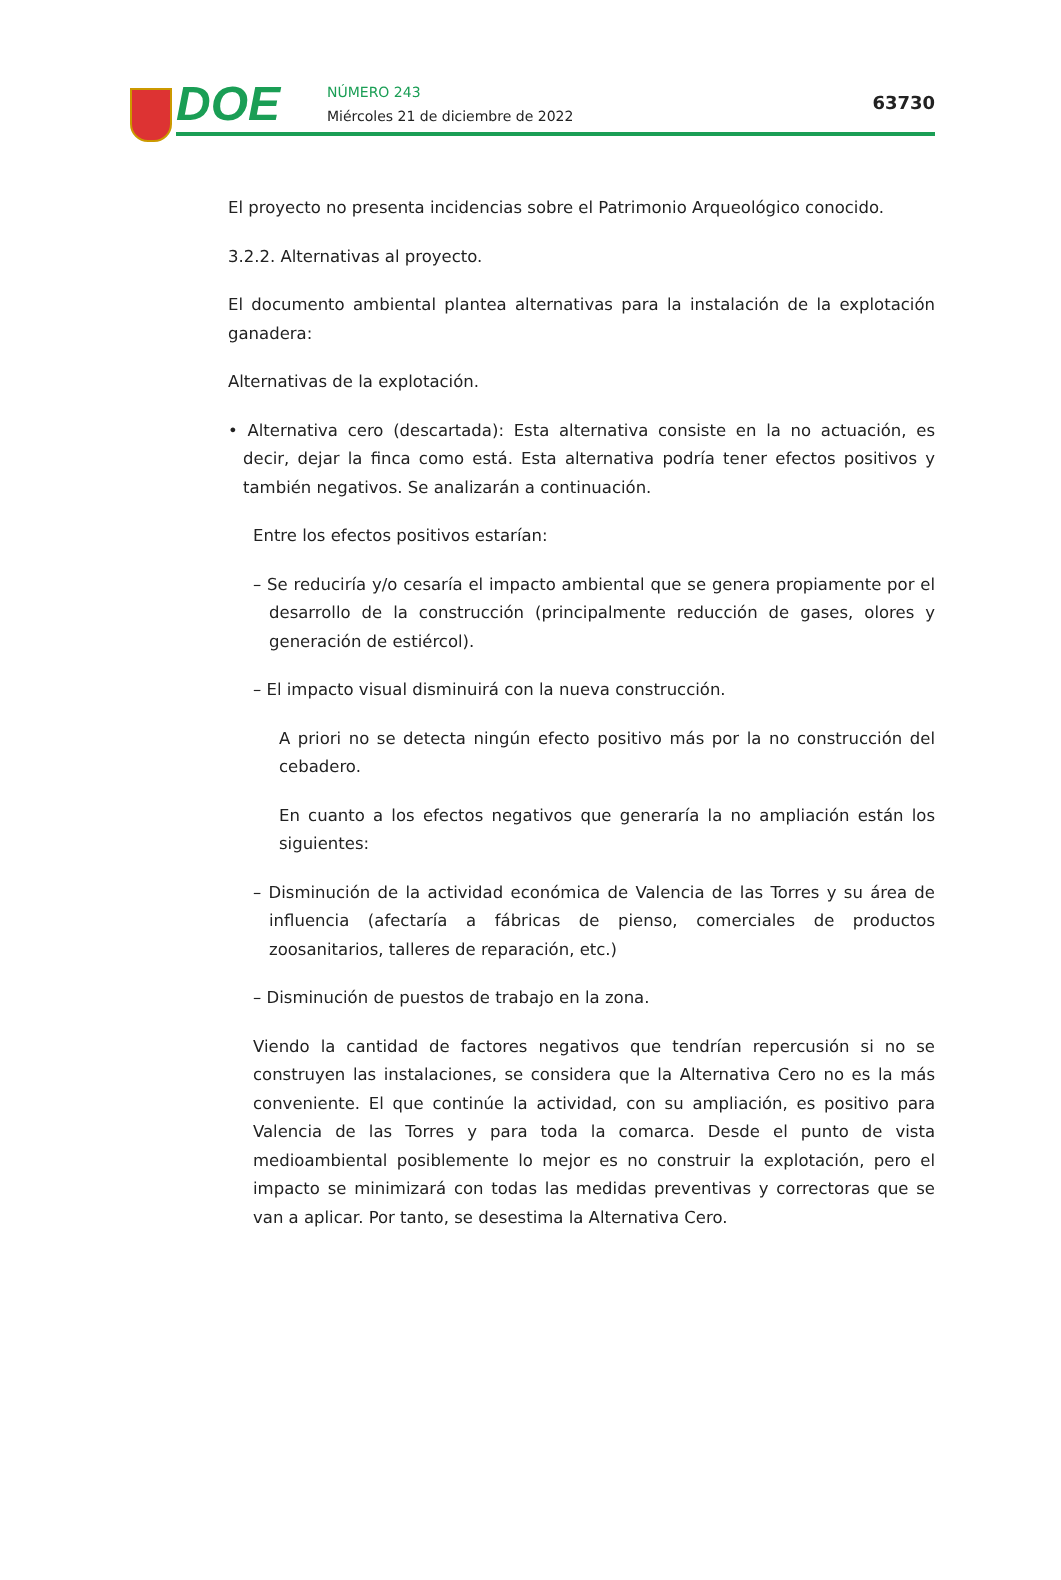DOE
NÚMERO 243
Miércoles 21 de diciembre de 2022
63730
El proyecto no presenta incidencias sobre el Patrimonio Arqueológico conocido.
3.2.2. Alternativas al proyecto.
El documento ambiental plantea alternativas para la instalación de la explotación ganadera:
Alternativas de la explotación.
• Alternativa cero (descartada): Esta alternativa consiste en la no actuación, es decir, dejar la finca como está. Esta alternativa podría tener efectos positivos y también negativos. Se analizarán a continuación.
Entre los efectos positivos estarían:
– Se reduciría y/o cesaría el impacto ambiental que se genera propiamente por el desarrollo de la construcción (principalmente reducción de gases, olores y generación de estiércol).
– El impacto visual disminuirá con la nueva construcción.
A priori no se detecta ningún efecto positivo más por la no construcción del cebadero.
En cuanto a los efectos negativos que generaría la no ampliación están los siguientes:
– Disminución de la actividad económica de Valencia de las Torres y su área de influencia (afectaría a fábricas de pienso, comerciales de productos zoosanitarios, talleres de reparación, etc.)
– Disminución de puestos de trabajo en la zona.
Viendo la cantidad de factores negativos que tendrían repercusión si no se construyen las instalaciones, se considera que la Alternativa Cero no es la más conveniente. El que continúe la actividad, con su ampliación, es positivo para Valencia de las Torres y para toda la comarca. Desde el punto de vista medioambiental posiblemente lo mejor es no construir la explotación, pero el impacto se minimizará con todas las medidas preventivas y correctoras que se van a aplicar. Por tanto, se desestima la Alternativa Cero.